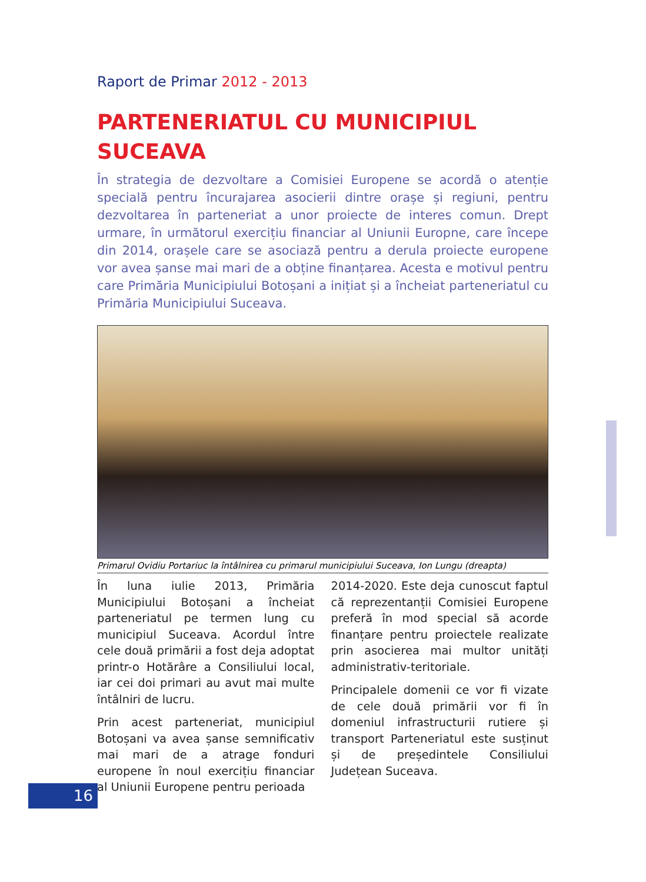Raport de Primar 2012 - 2013
PARTENERIATUL CU MUNICIPIUL SUCEAVA
În strategia de dezvoltare a Comisiei Europene se acordă o atenție specială pentru încurajarea asocierii dintre orașe și regiuni, pentru dezvoltarea în parteneriat a unor proiecte de interes comun. Drept urmare, în următorul exercițiu financiar al Uniunii Europne, care începe din 2014, orașele care se asociază pentru a derula proiecte europene vor avea șanse mai mari de a obține finanțarea. Acesta e motivul pentru care Primăria Municipiului Botoșani a inițiat și a încheiat parteneriatul cu Primăria Municipiului Suceava.
Primarul Ovidiu Portariuc la întâlnirea cu primarul municipiului Suceava, Ion Lungu (dreapta)
În luna iulie 2013, Primăria Municipiului Botoșani a încheiat parteneriatul pe termen lung cu municipiul Suceava. Acordul între cele două primării a fost deja adoptat printr-o Hotărâre a Consiliului local, iar cei doi primari au avut mai multe întâlniri de lucru.
Prin acest parteneriat, municipiul Botoșani va avea șanse semnificativ mai mari de a atrage fonduri europene în noul exercițiu financiar al Uniunii Europene pentru perioada
2014-2020. Este deja cunoscut faptul că reprezentanții Comisiei Europene preferă în mod special să acorde finanțare pentru proiectele realizate prin asocierea mai multor unități administrativ-teritoriale.
Principalele domenii ce vor fi vizate de cele două primării vor fi în domeniul infrastructurii rutiere și transport Parteneriatul este susținut și de președintele Consiliului Județean Suceava.
16